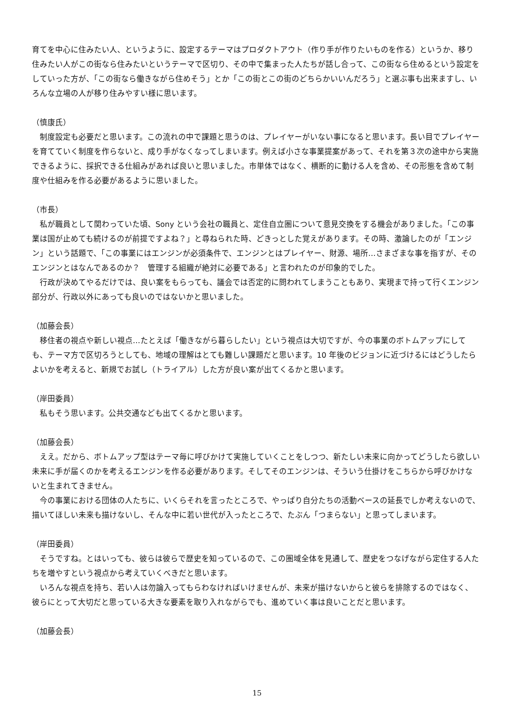育てを中心に住みたい人、というように、設定するテーマはプロダクトアウト（作り手が作りたいものを作る）というか、移り住みたい人がこの街なら住みたいというテーマで区切り、その中で集まった人たちが話し合って、この街なら住めるという設定をしていった方が、「この街なら働きながら住めそう」とか「この街とこの街のどちらかいいんだろう」と選ぶ事も出来ますし、いろんな立場の人が移り住みやすい様に思います。
（慎康氏）
　制度設定も必要だと思います。この流れの中で課題と思うのは、プレイヤーがいない事になると思います。長い目でプレイヤーを育てていく制度を作らないと、成り手がなくなってしまいます。例えば小さな事業提案があって、それを第３次の途中から実施できるように、採択できる仕組みがあれば良いと思いました。市単体ではなく、横断的に動ける人を含め、その形態を含めて制度や仕組みを作る必要があるように思いました。
（市長）
　私が職員として関わっていた頃、Sony という会社の職員と、定住自立圏について意見交換をする機会がありました。「この事業は国が止めても続けるのが前提ですよね？」と尋ねられた時、どきっとした覚えがあります。その時、激論したのが「エンジン」という話題で、「この事業にはエンジンが必須条件で、エンジンとはプレイヤー、財源、場所…さまざまな事を指すが、そのエンジンとはなんであるのか？　管理する組織が絶対に必要である」と言われたのが印象的でした。
　行政が決めてやるだけでは、良い案をもらっても、議会では否定的に問われてしまうこともあり、実現まで持って行くエンジン部分が、行政以外にあっても良いのではないかと思いました。
（加藤会長）
　移住者の視点や新しい視点…たとえば「働きながら暮らしたい」という視点は大切ですが、今の事業のボトムアップにしても、テーマ方で区切ろうとしても、地域の理解はとても難しい課題だと思います。10 年後のビジョンに近づけるにはどうしたらよいかを考えると、新規でお試し（トライアル）した方が良い案が出てくるかと思います。
（岸田委員）
　私もそう思います。公共交通なども出てくるかと思います。
（加藤会長）
　ええ。だから、ボトムアップ型はテーマ毎に呼びかけて実施していくことをしつつ、新たしい未来に向かってどうしたら欲しい未来に手が届くのかを考えるエンジンを作る必要があります。そしてそのエンジンは、そういう仕掛けをこちらから呼びかけないと生まれてきません。
　今の事業における団体の人たちに、いくらそれを言ったところで、やっぱり自分たちの活動ベースの延長でしか考えないので、描いてほしい未来も描けないし、そんな中に若い世代が入ったところで、たぶん「つまらない」と思ってしまいます。
（岸田委員）
　そうですね。とはいっても、彼らは彼らで歴史を知っているので、この圏域全体を見通して、歴史をつなげながら定住する人たちを増やすという視点から考えていくべきだと思います。
　いろんな視点を持ち、若い人は勿論入ってもらわなければいけませんが、未来が描けないからと彼らを排除するのではなく、彼らにとって大切だと思っている大きな要素を取り入れながらでも、進めていく事は良いことだと思います。
（加藤会長）
15